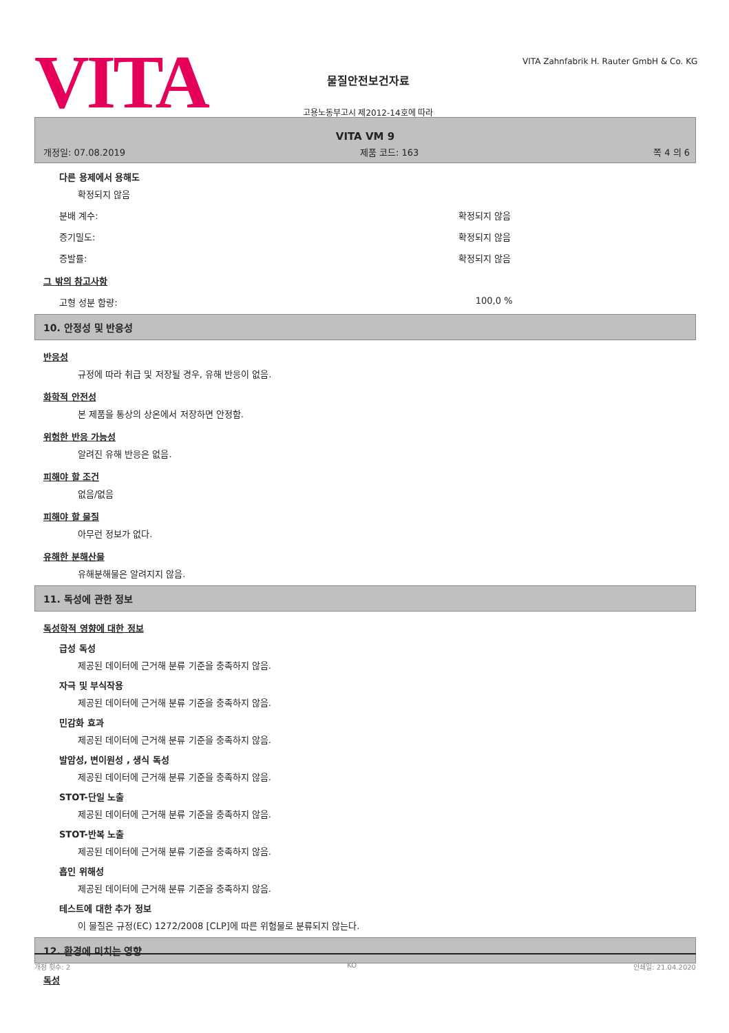VITA
물질안전보건자료
고용노동부고시 제2012-14호에 따라
VITA Zahnfabrik H. Rauter GmbH & Co. KG
VITA VM 9
개정일: 07.08.2019 제품 코드: 163 쪽 4 의 6
다른 용제에서 용해도
확정되지 않음
분배 계수: 확정되지 않음
증기밀도: 확정되지 않음
증발률: 확정되지 않음
그 밖의 참고사항
고형 성분 함량: 100,0 %
10. 안정성 및 반응성
반응성
규정에 따라 취급 및 저장될 경우, 유해 반응이 없음.
화학적 안전성
본 제품을 통상의 상온에서 저장하면 안정함.
위험한 반응 가능성
알려진 유해 반응은 없음.
피해야 할 조건
없음/없음
피해야 할 물질
아무런 정보가 없다.
유해한 분해산물
유해분해물은 알려지지 않음.
11. 독성에 관한 정보
독성학적 영향에 대한 정보
급성 독성
제공된 데이터에 근거해 분류 기준을 충족하지 않음.
자극 및 부식작용
제공된 데이터에 근거해 분류 기준을 충족하지 않음.
민감화 효과
제공된 데이터에 근거해 분류 기준을 충족하지 않음.
발암성, 변이원성 , 생식 독성
제공된 데이터에 근거해 분류 기준을 충족하지 않음.
STOT-단일 노출
제공된 데이터에 근거해 분류 기준을 충족하지 않음.
STOT-반복 노출
제공된 데이터에 근거해 분류 기준을 충족하지 않음.
흡인 위해성
제공된 데이터에 근거해 분류 기준을 충족하지 않음.
테스트에 대한 추가 정보
이 물질은 규정(EC) 1272/2008 [CLP]에 따른 위험물로 분류되지 않는다.
12. 환경에 미치는 영향
독성
개정 횟수: 2 KO 인쇄일: 21.04.2020